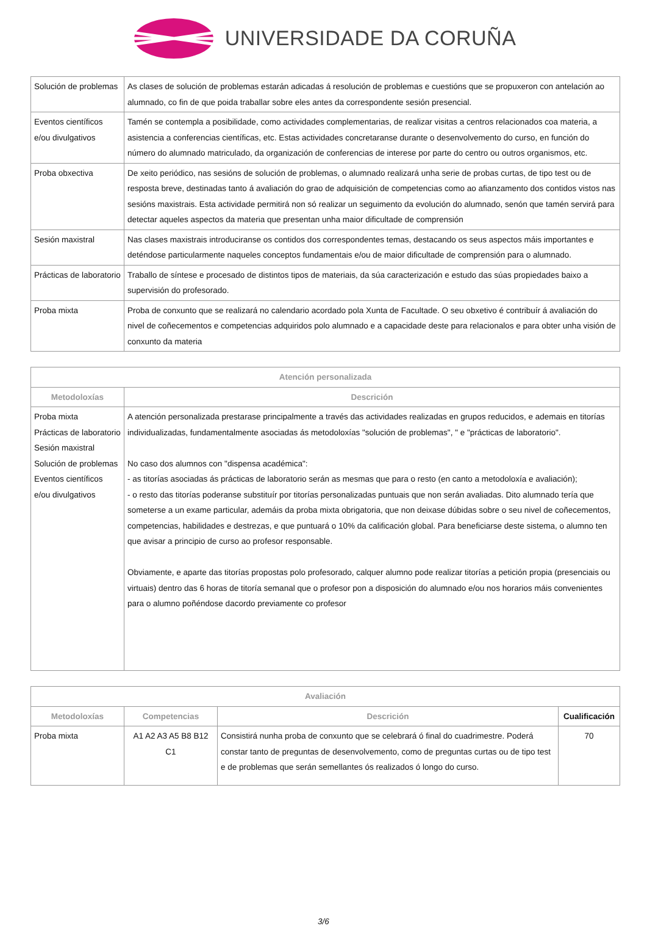UNIVERSIDADE DA CORUÑA
| Solución de problemas | As clases de solución de problemas estarán adicadas á resolución de problemas e cuestións que se propuxeron con antelación ao alumnado, co fin de que poida traballar sobre eles antes da correspondente sesión presencial. |
| Eventos científicos e/ou divulgativos | Tamén se contempla a posibilidade, como actividades complementarias, de realizar visitas a centros relacionados coa materia, a asistencia a conferencias científicas, etc. Estas actividades concretaranse durante o desenvolvemento do curso, en función do número do alumnado matriculado, da organización de conferencias de interese por parte do centro ou outros organismos, etc. |
| Proba obxectiva | De xeito periódico, nas sesións de solución de problemas, o alumnado realizará unha serie de probas curtas, de tipo test ou de resposta breve, destinadas tanto á avaliación do grao de adquisición de competencias como ao afianzamento dos contidos vistos nas sesións maxistrais. Esta actividade permitirá non só realizar un seguimento da evolución do alumnado, senón que tamén servirá para detectar aqueles aspectos da materia que presentan unha maior dificultade de comprensión |
| Sesión maxistral | Nas clases maxistrais introduciranse os contidos dos correspondentes temas, destacando os seus aspectos máis importantes e deténdose particularmente naqueles conceptos fundamentais e/ou de maior dificultade de comprensión para o alumnado. |
| Prácticas de laboratorio | Traballo de síntese e procesado de distintos tipos de materiais, da súa caracterización e estudo das súas propiedades baixo a supervisión do profesorado. |
| Proba mixta | Proba de conxunto que se realizará no calendario acordado pola Xunta de Facultade. O seu obxetivo é contribuír á avaliación do nivel de coñecementos e competencias adquiridos polo alumnado e a capacidade deste para relacionalos e para obter unha visión de conxunto da materia |
| Atención personalizada | |
| --- | --- |
| Metodoloxías | Descrición |
| Proba mixta Prácticas de laboratorio Sesión maxistral Solución de problemas Eventos científicos e/ou divulgativos | A atención personalizada prestarase principalmente a través das actividades realizadas en grupos reducidos, e ademais en titorías individualizadas, fundamentalmente asociadas ás metodoloxías "solución de problemas", " e "prácticas de laboratorio". No caso dos alumnos con "dispensa académica": - as titorías asociadas ás prácticas de laboratorio serán as mesmas que para o resto (en canto a metodoloxía e avaliación); - o resto das titorías poderanse substituír por titorías personalizadas puntuais que non serán avaliadas. Dito alumnado tería que someterse a un exame particular, ademáis da proba mixta obrigatoria, que non deixase dúbidas sobre o seu nivel de coñecementos, competencias, habilidades e destrezas, e que puntuará o 10% da calificación global. Para beneficiarse deste sistema, o alumno ten que avisar a principio de curso ao profesor responsable. Obviamente, e aparte das titorías propostas polo profesorado, calquer alumno pode realizar titorías a petición propia (presenciais ou virtuais) dentro das 6 horas de titoría semanal que o profesor pon a disposición do alumnado e/ou nos horarios máis convenientes para o alumno poñéndose dacordo previamente co profesor |
| Avaliación | | | |
| --- | --- | --- | --- |
| Metodoloxías | Competencias | Descrición | Cualificación |
| Proba mixta | A1 A2 A3 A5 B8 B12 C1 | Consistirá nunha proba de conxunto que se celebrará ó final do cuadrimestre. Poderá constar tanto de preguntas de desenvolvemento, como de preguntas curtas ou de tipo test e de problemas que serán semellantes ós realizados ó longo do curso. | 70 |
3/6